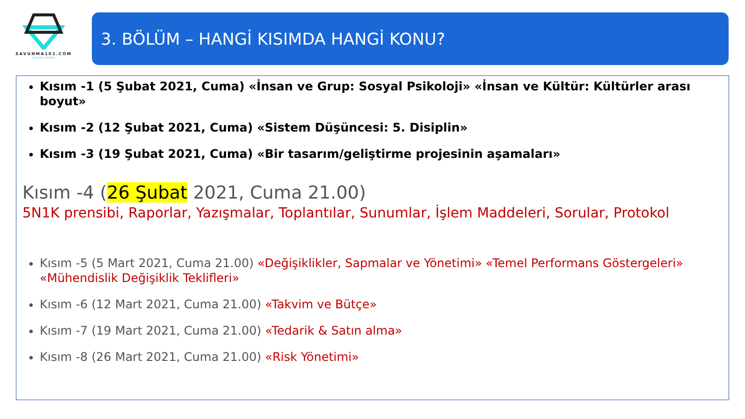SAVUNMA101.COM
AYHAN SUNAR
3. BÖLÜM – HANGİ KISIMDA HANGİ KONU?
Kısım -1 (5 Şubat 2021, Cuma) «İnsan ve Grup: Sosyal Psikoloji» «İnsan ve Kültür: Kültürler arası boyut»
Kısım -2 (12 Şubat 2021, Cuma) «Sistem Düşüncesi: 5. Disiplin»
Kısım -3 (19 Şubat 2021, Cuma) «Bir tasarım/geliştirme projesinin aşamaları»
Kısım -4 (26 Şubat 2021, Cuma 21.00)
5N1K prensibi, Raporlar, Yazışmalar, Toplantılar, Sunumlar, İşlem Maddeleri, Sorular, Protokol
Kısım -5 (5 Mart 2021, Cuma 21.00) «Değişiklikler, Sapmalar ve Yönetimi» «Temel Performans Göstergeleri» «Mühendislik Değişiklik Teklifleri»
Kısım -6 (12 Mart 2021, Cuma 21.00) «Takvim ve Bütçe»
Kısım -7 (19 Mart 2021, Cuma 21.00) «Tedarik & Satın alma»
Kısım -8 (26 Mart 2021, Cuma 21.00) «Risk Yönetimi»